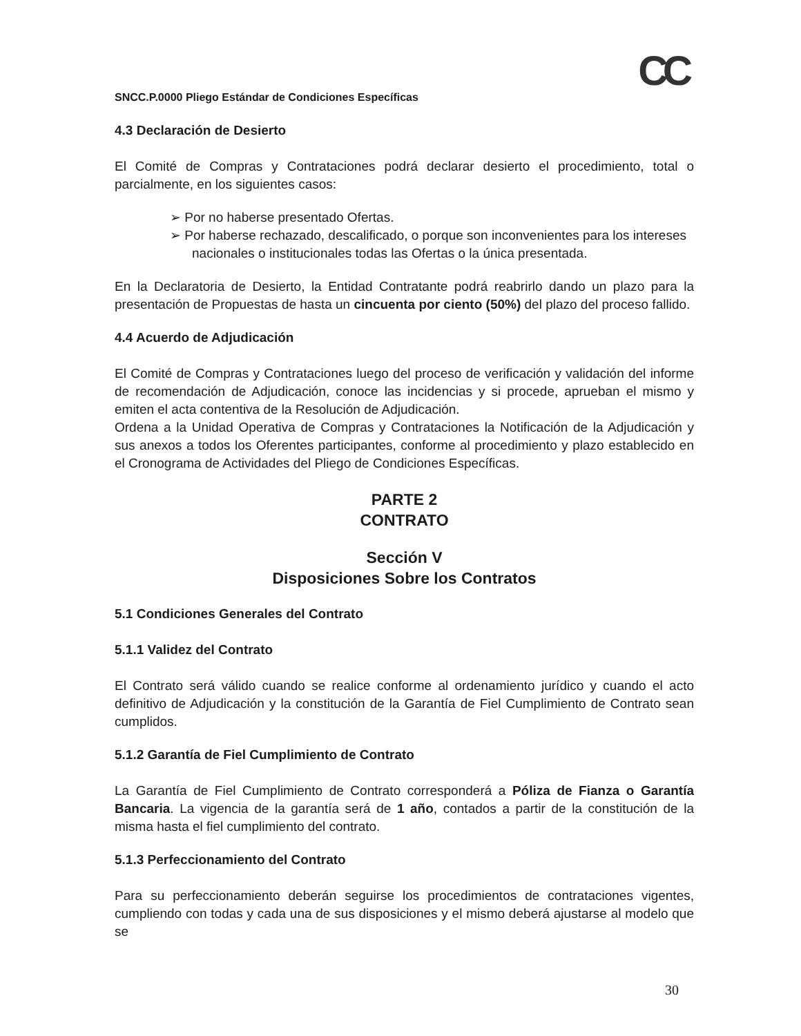CC
SNCC.P.0000 Pliego Estándar de Condiciones Específicas
4.3 Declaración de Desierto
El Comité de Compras y Contrataciones podrá declarar desierto el procedimiento, total o parcialmente, en los siguientes casos:
➢ Por no haberse presentado Ofertas.
➢ Por haberse rechazado, descalificado, o porque son inconvenientes para los intereses nacionales o institucionales todas las Ofertas o la única presentada.
En la Declaratoria de Desierto, la Entidad Contratante podrá reabrirlo dando un plazo para la presentación de Propuestas de hasta un cincuenta por ciento (50%) del plazo del proceso fallido.
4.4 Acuerdo de Adjudicación
El Comité de Compras y Contrataciones luego del proceso de verificación y validación del informe de recomendación de Adjudicación, conoce las incidencias y si procede, aprueban el mismo y emiten el acta contentiva de la Resolución de Adjudicación.
Ordena a la Unidad Operativa de Compras y Contrataciones la Notificación de la Adjudicación y sus anexos a todos los Oferentes participantes, conforme al procedimiento y plazo establecido en el Cronograma de Actividades del Pliego de Condiciones Específicas.
PARTE 2
CONTRATO
Sección V
Disposiciones Sobre los Contratos
5.1 Condiciones Generales del Contrato
5.1.1 Validez del Contrato
El Contrato será válido cuando se realice conforme al ordenamiento jurídico y cuando el acto definitivo de Adjudicación y la constitución de la Garantía de Fiel Cumplimiento de Contrato sean cumplidos.
5.1.2 Garantía de Fiel Cumplimiento de Contrato
La Garantía de Fiel Cumplimiento de Contrato corresponderá a Póliza de Fianza o Garantía Bancaria. La vigencia de la garantía será de 1 año, contados a partir de la constitución de la misma hasta el fiel cumplimiento del contrato.
5.1.3 Perfeccionamiento del Contrato
Para su perfeccionamiento deberán seguirse los procedimientos de contrataciones vigentes, cumpliendo con todas y cada una de sus disposiciones y el mismo deberá ajustarse al modelo que se
30